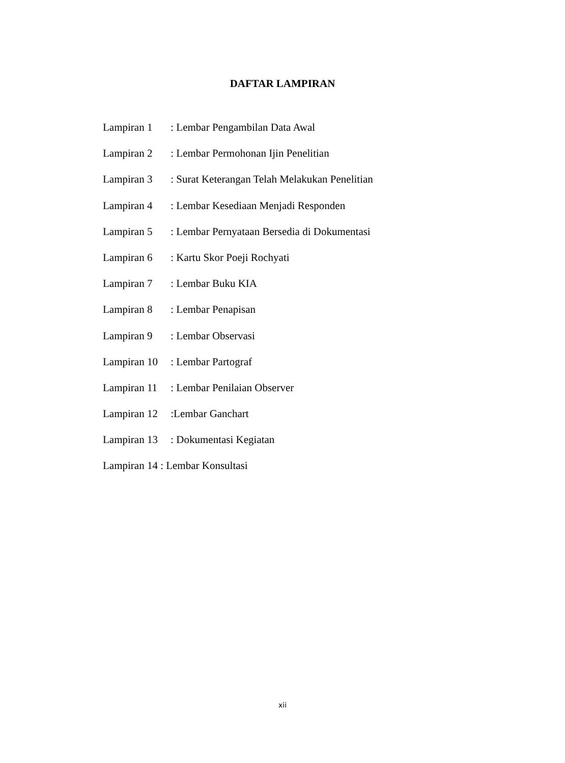DAFTAR LAMPIRAN
Lampiran 1 : Lembar Pengambilan Data Awal
Lampiran 2 : Lembar Permohonan Ijin Penelitian
Lampiran 3 : Surat Keterangan Telah Melakukan Penelitian
Lampiran 4 : Lembar Kesediaan Menjadi Responden
Lampiran 5 : Lembar Pernyataan Bersedia di Dokumentasi
Lampiran 6 : Kartu Skor Poeji Rochyati
Lampiran 7 : Lembar Buku KIA
Lampiran 8 : Lembar Penapisan
Lampiran 9 : Lembar Observasi
Lampiran 10 : Lembar Partograf
Lampiran 11 : Lembar Penilaian Observer
Lampiran 12 :Lembar Ganchart
Lampiran 13 : Dokumentasi Kegiatan
Lampiran 14 : Lembar Konsultasi
xii